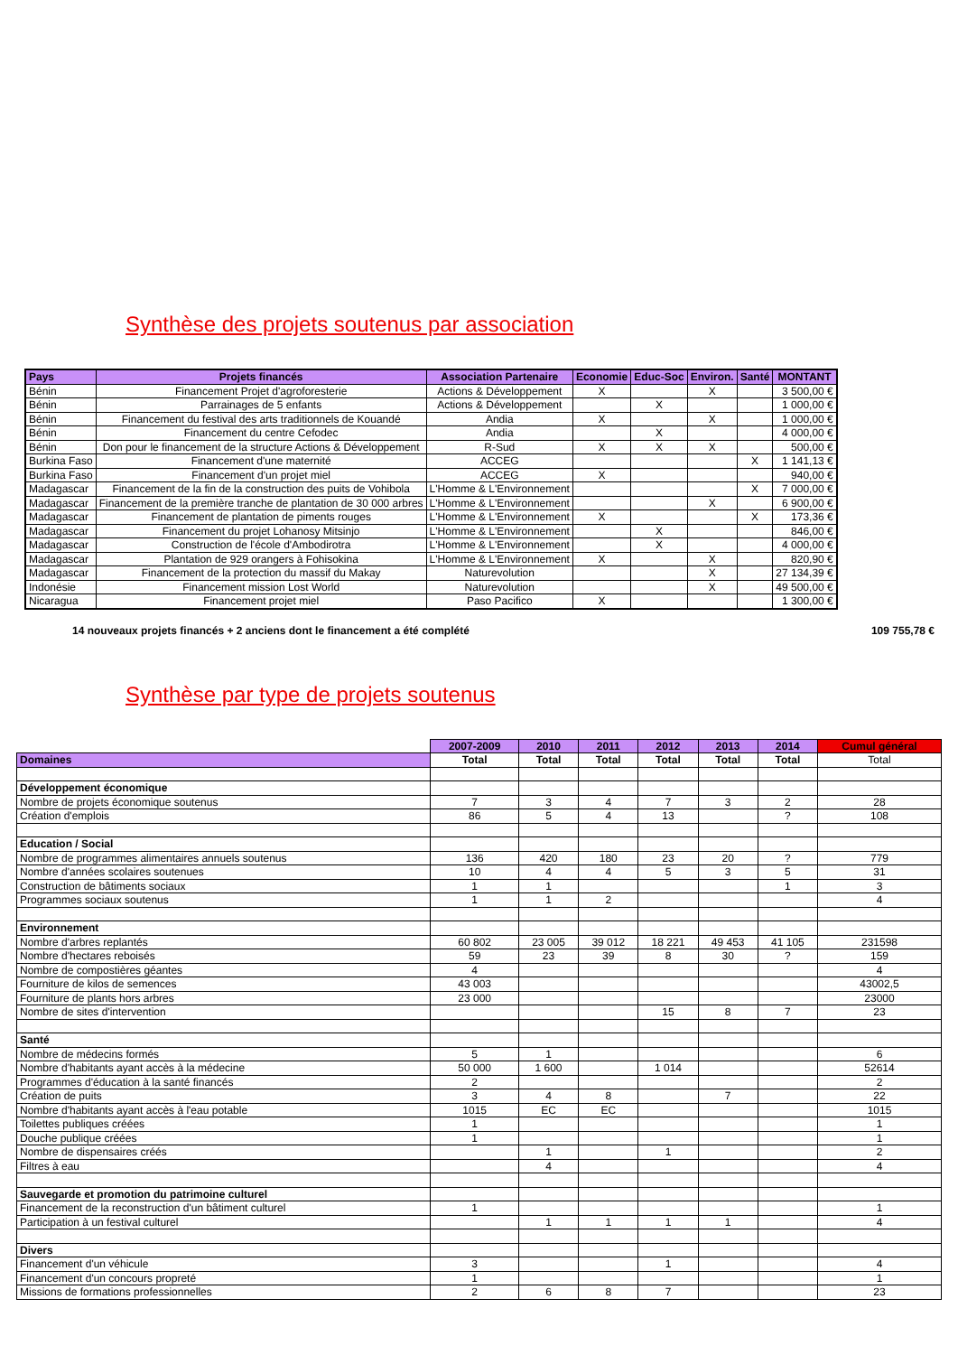Synthèse des projets soutenus par association
| Pays | Projets financés | Association Partenaire | Economie | Educ-Soc | Environ. | Santé | MONTANT |
| --- | --- | --- | --- | --- | --- | --- | --- |
| Bénin | Financement Projet d'agroforesterie | Actions & Développement | X | | X | | 3 500,00 € |
| Bénin | Parrainages de 5 enfants | Actions & Développement | | X | | | 1 000,00 € |
| Bénin | Financement du festival des arts traditionnels de Kouandé | Andia | X | | X | | 1 000,00 € |
| Bénin | Financement du centre Cefodec | Andia | | X | | | 4 000,00 € |
| Bénin | Don pour le financement de la structure Actions & Développement | R-Sud | X | X | X | | 500,00 € |
| Burkina Faso | Financement d'une maternité | ACCEG | | | | X | 1 141,13 € |
| Burkina Faso | Financement d'un projet miel | ACCEG | X | | | | 940,00 € |
| Madagascar | Financement de la fin de la construction des puits de Vohibola | L'Homme & L'Environnement | | | | X | 7 000,00 € |
| Madagascar | Financement de la première tranche de plantation de 30 000 arbres | L'Homme & L'Environnement | | | X | | 6 900,00 € |
| Madagascar | Financement de plantation de piments rouges | L'Homme & L'Environnement | X | | | X | 173,36 € |
| Madagascar | Financement du projet Lohanosy Mitsinjo | L'Homme & L'Environnement | | X | | | 846,00 € |
| Madagascar | Construction de l'école d'Ambodirotra | L'Homme & L'Environnement | | X | | | 4 000,00 € |
| Madagascar | Plantation de 929 orangers à Fohisokina | L'Homme & L'Environnement | X | | X | | 820,90 € |
| Madagascar | Financement de la protection du massif du Makay | Naturevolution | | | X | | 27 134,39 € |
| Indonésie | Financement mission Lost World | Naturevolution | | | X | | 49 500,00 € |
| Nicaragua | Financement projet miel | Paso Pacifico | X | | | | 1 300,00 € |
14 nouveaux projets financés + 2 anciens dont le financement a été complété 109 755,78 €
Synthèse par type de projets soutenus
| | 2007-2009 | 2010 | 2011 | 2012 | 2013 | 2014 | Cumul général |
| Domaines | Total | Total | Total | Total | Total | Total | Total |
| Développement économique | | | | | | | |
| Nombre de projets économique soutenus | 7 | 3 | 4 | 7 | 3 | 2 | 28 |
| Création d'emplois | 86 | 5 | 4 | 13 | | ? | 108 |
| Education / Social | | | | | | | |
| Nombre de programmes alimentaires annuels soutenus | 136 | 420 | 180 | 23 | 20 | ? | 779 |
| Nombre d'années scolaires soutenues | 10 | 4 | 4 | 5 | 3 | 5 | 31 |
| Construction de bâtiments sociaux | 1 | 1 | | | | 1 | 3 |
| Programmes sociaux soutenus | 1 | 1 | 2 | | | | 4 |
| Environnement | | | | | | | |
| Nombre d'arbres replantés | 60 802 | 23 005 | 39 012 | 18 221 | 49 453 | 41 105 | 231598 |
| Nombre d'hectares reboisés | 59 | 23 | 39 | 8 | 30 | ? | 159 |
| Nombre de compostières géantes | 4 | | | | | | 4 |
| Fourniture de kilos de semences | 43 003 | | | | | | 43002,5 |
| Fourniture de plants hors arbres | 23 000 | | | | | | 23000 |
| Nombre de sites d'intervention | | | | 15 | 8 | 7 | 23 |
| Santé | | | | | | | |
| Nombre de médecins formés | 5 | 1 | | | | | 6 |
| Nombre d'habitants ayant accès à la médecine | 50 000 | 1 600 | | 1 014 | | | 52614 |
| Programmes d'éducation à la santé financés | 2 | | | | | | 2 |
| Création de puits | 3 | 4 | 8 | | 7 | | 22 |
| Nombre d'habitants ayant accès à l'eau potable | 1015 | EC | EC | | | | 1015 |
| Toilettes publiques créées | 1 | | | | | | 1 |
| Douche publique créées | 1 | | | | | | 1 |
| Nombre de dispensaires créés | | 1 | | 1 | | | 2 |
| Filtres à eau | | 4 | | | | | 4 |
| Sauvegarde et promotion du patrimoine culturel | | | | | | | |
| Financement de la reconstruction d'un bâtiment culturel | 1 | | | | | | 1 |
| Participation à un festival culturel | | 1 | 1 | 1 | 1 | | 4 |
| Divers | | | | | | | |
| Financement d'un véhicule | 3 | | | 1 | | | 4 |
| Financement d'un concours propreté | 1 | | | | | | 1 |
| Missions de formations professionnelles | 2 | 6 | 8 | 7 | | | 23 |